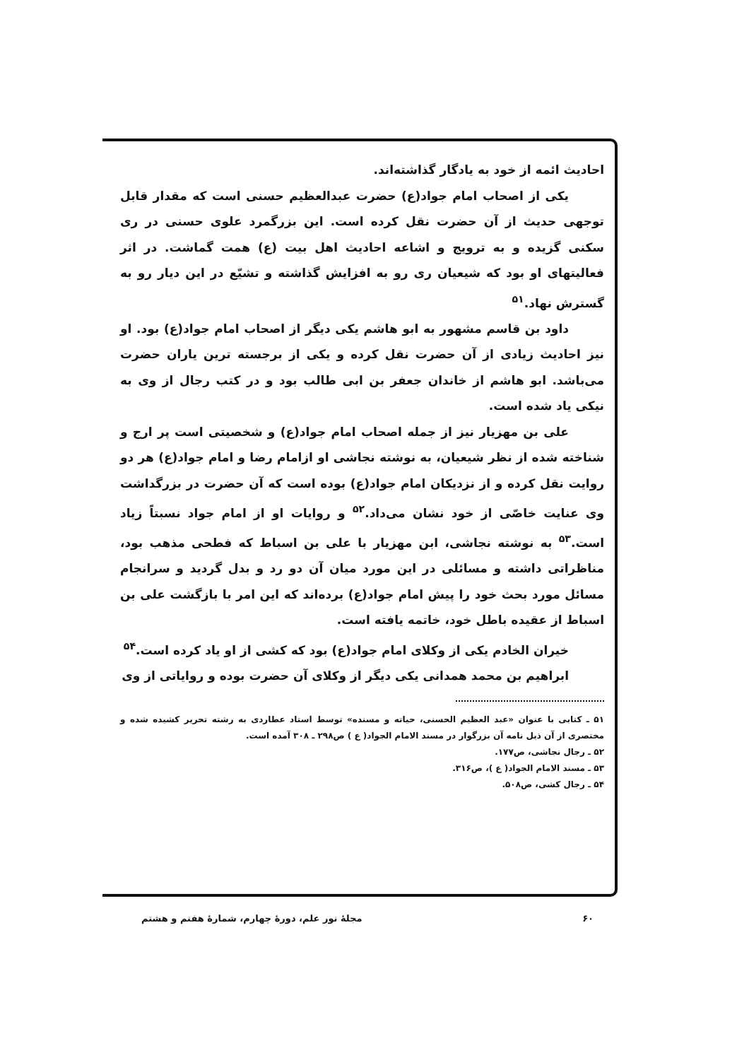احادیث ائمه از خود به یادگار گذاشته‌اند.
یکی از اصحاب امام جواد(ع) حضرت عبدالعظیم حسنی است که مقدار قابل توجهی حدیث از آن حضرت نقل کرده است. این بزرگمرد علوی حسنی در ری سکنی گزیده و به ترویج و اشاعه احادیث اهل بیت (ع) همت گماشت. در اثر فعالیتهای او بود که شیعیان ری رو به افزایش گذاشته و تشیّع در این دیار رو به گسترش نهاد.<sup>۵۱</sup>
داود بن قاسم مشهور به ابو هاشم یکی دیگر از اصحاب امام جواد(ع) بود. او نیز احادیث زیادی از آن حضرت نقل کرده و یکی از برجسته ترین یاران حضرت می‌باشد. ابو هاشم از خاندان جعفر بن ابی طالب بود و در کتب رجال از وی به نیکی یاد شده است.
علی بن مهزیار نیز از جمله اصحاب امام جواد(ع) و شخصیتی است پر ارج و شناخته شده از نظر شیعیان، به نوشته نجاشی او ازامام رضا و امام جواد(ع) هر دو روایت نقل کرده و از نزدیکان امام جواد(ع) بوده است که آن حضرت در بزرگداشت وی عنایت خاصّی از خود نشان می‌داد.<sup>۵۲</sup> و روایات او از امام جواد نسبتاً زیاد است.<sup>۵۳</sup> به نوشته نجاشی، ابن مهزیار با علی بن اسباط که فطحی مذهب بود، مناظراتی داشته و مسائلی در این مورد میان آن دو رد و بدل گردید و سرانجام مسائل مورد بحث خود را پیش امام جواد(ع) برده‌اند که این امر با بازگشت علی بن اسباط از عقیده باطل خود، خاتمه یافته است.
خیران الخادم یکی از وکلای امام جواد(ع) بود که کشی از او یاد کرده است.<sup>۵۴</sup>
ابراهیم بن محمد همدانی یکی دیگر از وکلای آن حضرت بوده و روایاتی از وی
۵۱ ـ کتابی با عنوان «عبد العظیم الحسنی، حیاته و مسنده» توسط استاد عطاردی به رشته تحریر کشیده شده و مختصری از آن ذیل نامه آن بزرگوار در مسند الامام الجواد( ع ) ص۲۹۸ ـ ۳۰۸ آمده است.
۵۲ ـ رجال نجاشی، ص۱۷۷.
۵۳ ـ مسند الامام الجواد( ع )، ص۳۱۶.
۵۴ ـ رجال کشی، ص۵۰۸.
۶۰ مجلهٔ نور علم، دورهٔ چهارم، شمارهٔ هفتم و هشتم